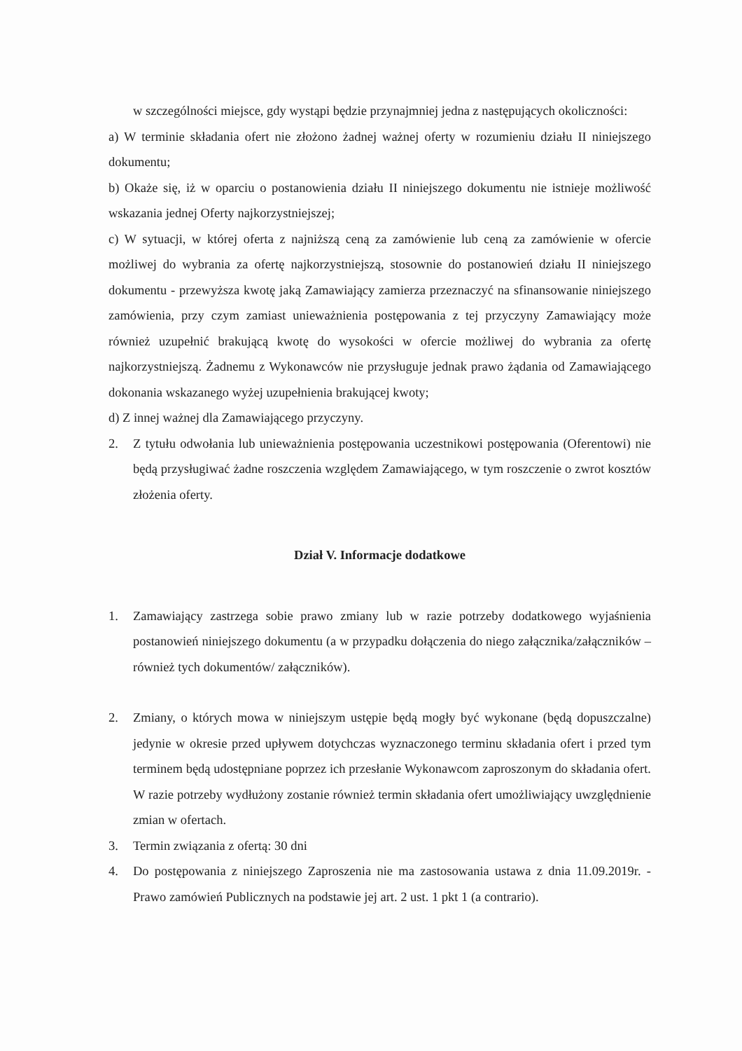w szczególności miejsce, gdy wystąpi będzie przynajmniej jedna z następujących okoliczności:
a) W terminie składania ofert nie złożono żadnej ważnej oferty w rozumieniu działu II niniejszego dokumentu;
b) Okaże się, iż w oparciu o postanowienia działu II niniejszego dokumentu nie istnieje możliwość wskazania jednej Oferty najkorzystniejszej;
c) W sytuacji, w której oferta z najniższą ceną za zamówienie lub ceną za zamówienie w ofercie możliwej do wybrania za ofertę najkorzystniejszą, stosownie do postanowień działu II niniejszego dokumentu - przewyższa kwotę jaką Zamawiający zamierza przeznaczyć na sfinansowanie niniejszego zamówienia, przy czym zamiast unieważnienia postępowania z tej przyczyny Zamawiający może również uzupełnić brakującą kwotę do wysokości w ofercie możliwej do wybrania za ofertę najkorzystniejszą. Żadnemu z Wykonawców nie przysługuje jednak prawo żądania od Zamawiającego dokonania wskazanego wyżej uzupełnienia brakującej kwoty;
d) Z innej ważnej dla Zamawiającego przyczyny.
2. Z tytułu odwołania lub unieważnienia postępowania uczestnikowi postępowania (Oferentowi) nie będą przysługiwać żadne roszczenia względem Zamawiającego, w tym roszczenie o zwrot kosztów złożenia oferty.
Dział V. Informacje dodatkowe
1. Zamawiający zastrzega sobie prawo zmiany lub w razie potrzeby dodatkowego wyjaśnienia postanowień niniejszego dokumentu (a w przypadku dołączenia do niego załącznika/załączników – również tych dokumentów/ załączników).
2. Zmiany, o których mowa w niniejszym ustępie będą mogły być wykonane (będą dopuszczalne) jedynie w okresie przed upływem dotychczas wyznaczonego terminu składania ofert i przed tym terminem będą udostępniane poprzez ich przesłanie Wykonawcom zaproszonym do składania ofert. W razie potrzeby wydłużony zostanie również termin składania ofert umożliwiający uwzględnienie zmian w ofertach.
3. Termin związania z ofertą: 30 dni
4. Do postępowania z niniejszego Zaproszenia nie ma zastosowania ustawa z dnia 11.09.2019r. - Prawo zamówień Publicznych na podstawie jej art. 2 ust. 1 pkt 1 (a contrario).